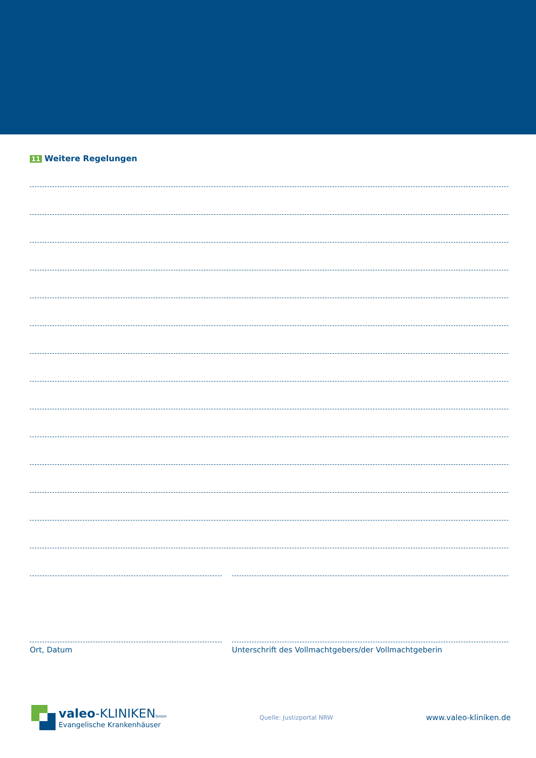11 Weitere Regelungen
Ort, Datum Unterschrift des Vollmachtgebers/der Vollmachtgeberin
valeo-KLINIKENGmbH
Evangelische Krankenhäuser
Quelle: Justizportal NRW
www.valeo-kliniken.de